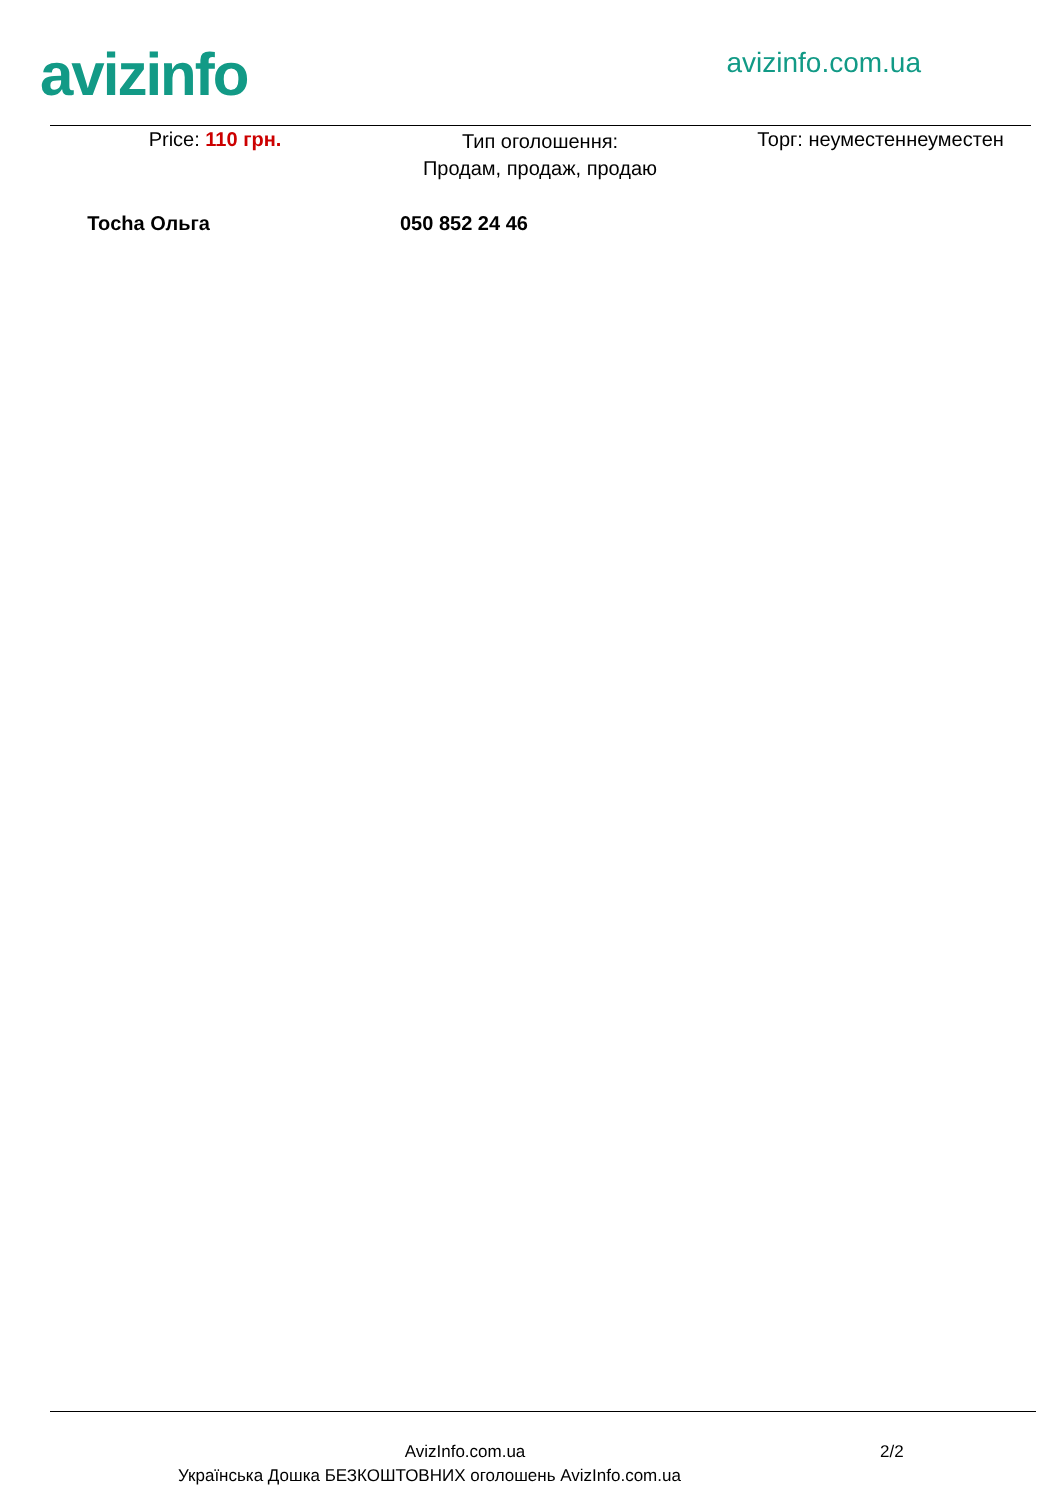avizinfo
avizinfo.com.ua
Price: 110 грн.
Тип оголошення:
Продам, продаж, продаю
Торг: неуместеннеуместен
Tocha Ольга 050 852 24 46
AvizInfo.com.ua 2/2
Українська Дошка БЕЗКОШТОВНИХ оголошень AvizInfo.com.ua